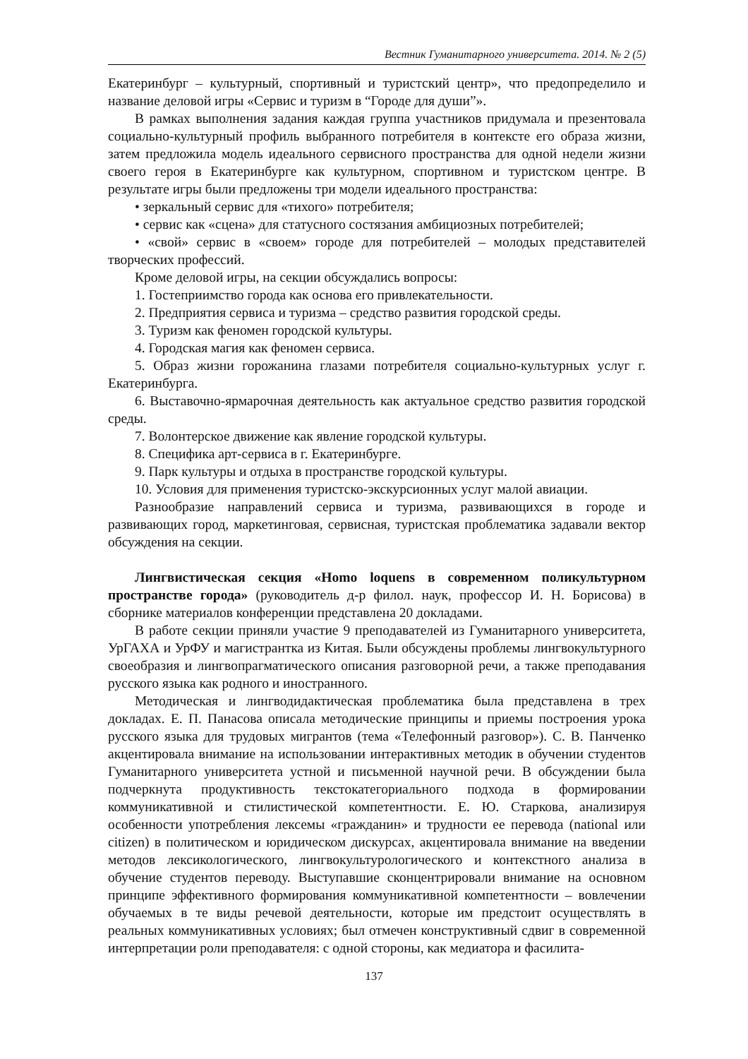Вестник Гуманитарного университета. 2014. № 2 (5)
Екатеринбург – культурный, спортивный и туристский центр», что предопределило и название деловой игры «Сервис и туризм в “Городе для души”».
В рамках выполнения задания каждая группа участников придумала и презентовала социально-культурный профиль выбранного потребителя в контексте его образа жизни, затем предложила модель идеального сервисного пространства для одной недели жизни своего героя в Екатеринбурге как культурном, спортивном и туристском центре. В результате игры были предложены три модели идеального пространства:
• зеркальный сервис для «тихого» потребителя;
• сервис как «сцена» для статусного состязания амбициозных потребителей;
• «свой» сервис в «своем» городе для потребителей – молодых представителей творческих профессий.
Кроме деловой игры, на секции обсуждались вопросы:
1. Гостеприимство города как основа его привлекательности.
2. Предприятия сервиса и туризма – средство развития городской среды.
3. Туризм как феномен городской культуры.
4. Городская магия как феномен сервиса.
5. Образ жизни горожанина глазами потребителя социально-культурных услуг г. Екатеринбурга.
6. Выставочно-ярмарочная деятельность как актуальное средство развития городской среды.
7. Волонтерское движение как явление городской культуры.
8. Специфика арт-сервиса в г. Екатеринбурге.
9. Парк культуры и отдыха в пространстве городской культуры.
10. Условия для применения туристско-экскурсионных услуг малой авиации.
Разнообразие направлений сервиса и туризма, развивающихся в городе и развивающих город, маркетинговая, сервисная, туристская проблематика задавали вектор обсуждения на секции.
Лингвистическая секция «Homo loquens в современном поликультурном пространстве города» (руководитель д-р филол. наук, профессор И. Н. Борисова) в сборнике материалов конференции представлена 20 докладами.
В работе секции приняли участие 9 преподавателей из Гуманитарного университета, УрГАХА и УрФУ и магистрантка из Китая. Были обсуждены проблемы лингвокультурного своеобразия и лингвопрагматического описания разговорной речи, а также преподавания русского языка как родного и иностранного.
Методическая и лингводидактическая проблематика была представлена в трех докладах. Е. П. Панасова описала методические принципы и приемы построения урока русского языка для трудовых мигрантов (тема «Телефонный разговор»). С. В. Панченко акцентировала внимание на использовании интерактивных методик в обучении студентов Гуманитарного университета устной и письменной научной речи. В обсуждении была подчеркнута продуктивность текстокатегориального подхода в формировании коммуникативной и стилистической компетентности. Е. Ю. Старкова, анализируя особенности употребления лексемы «гражданин» и трудности ее перевода (national или citizen) в политическом и юридическом дискурсах, акцентировала внимание на введении методов лексикологического, лингвокультурологического и контекстного анализа в обучение студентов переводу. Выступавшие сконцентрировали внимание на основном принципе эффективного формирования коммуникативной компетентности – вовлечении обучаемых в те виды речевой деятельности, которые им предстоит осуществлять в реальных коммуникативных условиях; был отмечен конструктивный сдвиг в современной интерпретации роли преподавателя: с одной стороны, как медиатора и фасилита-
137